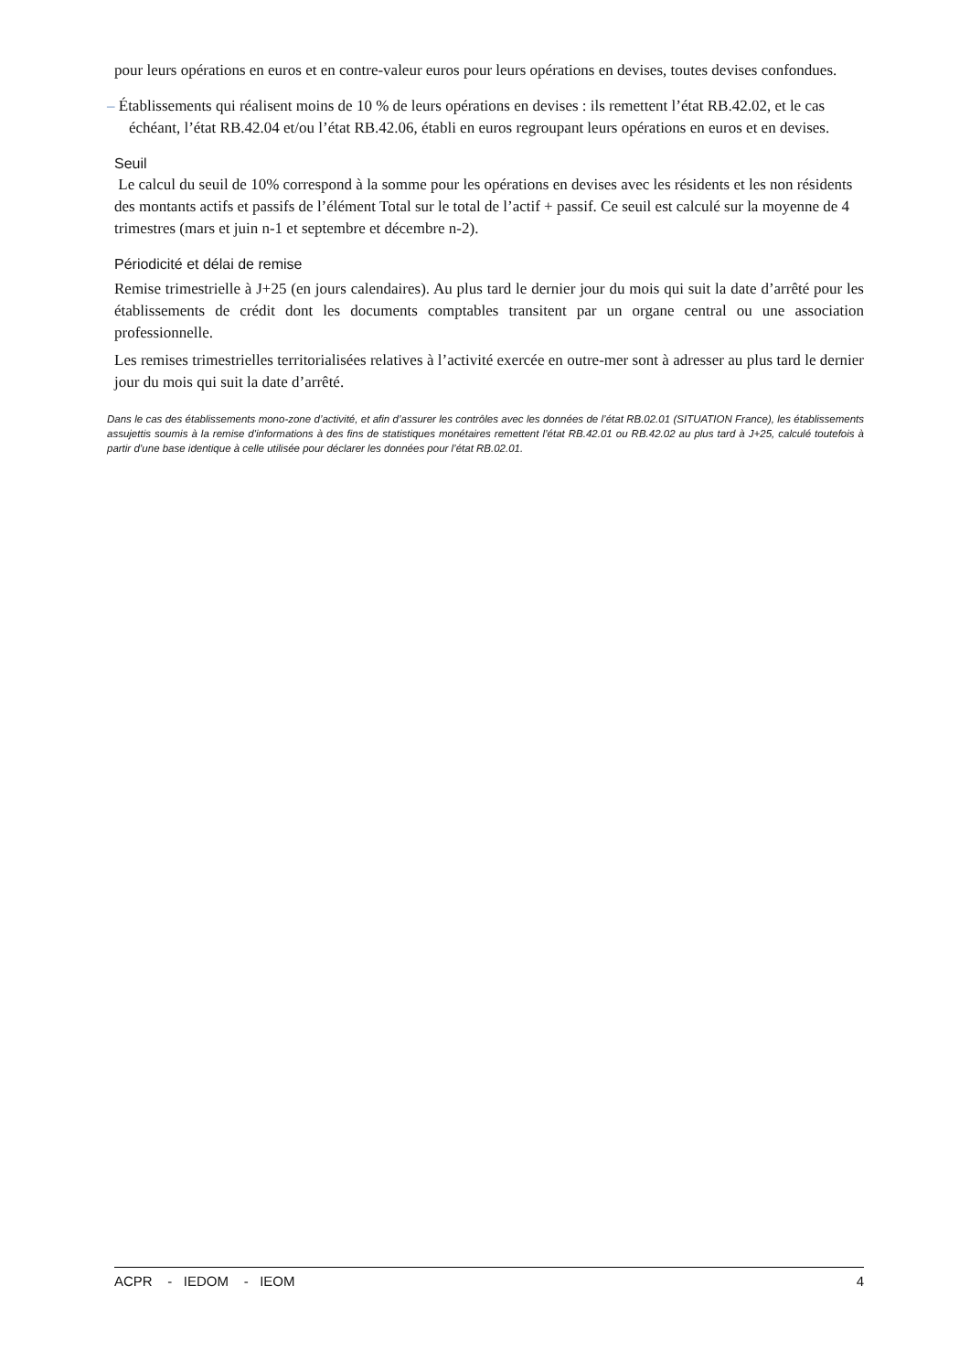pour leurs opérations en euros et en contre-valeur euros pour leurs opérations en devises, toutes devises confondues.
– Établissements qui réalisent moins de 10 % de leurs opérations en devises : ils remettent l’état RB.42.02, et le cas échéant, l’état RB.42.04 et/ou l’état RB.42.06, établi en euros regroupant leurs opérations en euros et en devises.
Seuil
Le calcul du seuil de 10% correspond à la somme pour les opérations en devises avec les résidents et les non résidents des montants actifs et passifs de l’élément Total sur le total de l’actif + passif. Ce seuil est calculé sur la moyenne de 4 trimestres (mars et juin n-1 et septembre et décembre n-2).
Périodicité et délai de remise
Remise trimestrielle à J+25 (en jours calendaires). Au plus tard le dernier jour du mois qui suit la date d’arrêté pour les établissements de crédit dont les documents comptables transitent par un organe central ou une association professionnelle.
Les remises trimestrielles territorialisées relatives à l’activité exercée en outre-mer sont à adresser au plus tard le dernier jour du mois qui suit la date d’arrêté.
Dans le cas des établissements mono-zone d’activité, et afin d’assurer les contrôles avec les données de l’état RB.02.01 (SITUATION France), les établissements assujettis soumis à la remise d'informations à des fins de statistiques monétaires remettent l’état RB.42.01 ou RB.42.02 au plus tard à J+25, calculé toutefois à partir d’une base identique à celle utilisée pour déclarer les données pour l’état RB.02.01.
ACPR - IEDOM - IEOM 4